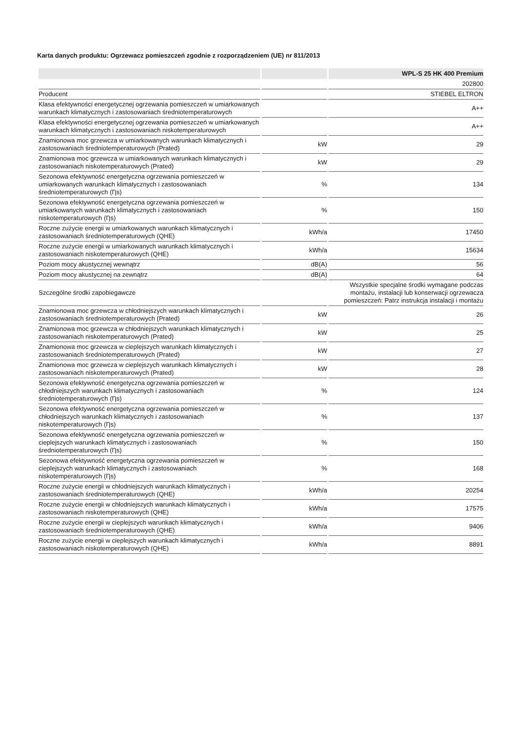Karta danych produktu: Ogrzewacz pomieszczeń zgodnie z rozporządzeniem (UE) nr 811/2013
| | | WPL-S 25 HK 400 Premium |
| --- | --- | --- |
| | | 202800 |
| Producent | | STIEBEL ELTRON |
| Klasa efektywności energetycznej ogrzewania pomieszczeń w umiarkowanych warunkach klimatycznych i zastosowaniach średniotemperaturowych | | A++ |
| Klasa efektywności energetycznej ogrzewania pomieszczeń w umiarkowanych warunkach klimatycznych i zastosowaniach niskotemperaturowych | | A++ |
| Znamionowa moc grzewcza w umiarkowanych warunkach klimatycznych i zastosowaniach średniotemperaturowych (Prated) | kW | 29 |
| Znamionowa moc grzewcza w umiarkowanych warunkach klimatycznych i zastosowaniach niskotemperaturowych (Prated) | kW | 29 |
| Sezonowa efektywność energetyczna ogrzewania pomieszczeń w umiarkowanych warunkach klimatycznych i zastosowaniach średniotemperaturowych (Ƞs) | % | 134 |
| Sezonowa efektywność energetyczna ogrzewania pomieszczeń w umiarkowanych warunkach klimatycznych i zastosowaniach niskotemperaturowych (Ƞs) | % | 150 |
| Roczne zużycie energii w umiarkowanych warunkach klimatycznych i zastosowaniach średniotemperaturowych (QHE) | kWh/a | 17450 |
| Roczne zużycie energii w umiarkowanych warunkach klimatycznych i zastosowaniach niskotemperaturowych (QHE) | kWh/a | 15634 |
| Poziom mocy akustycznej wewnątrz | dB(A) | 56 |
| Poziom mocy akustycznej na zewnątrz | dB(A) | 64 |
| Szczególne środki zapobiegawcze | | Wszystkie specjalne środki wymagane podczas montażu, instalacji lub konserwacji ogrzewacza pomieszczeń: Patrz instrukcja instalacji i montażu |
| Znamionowa moc grzewcza w chłodniejszych warunkach klimatycznych i zastosowaniach średniotemperaturowych (Prated) | kW | 26 |
| Znamionowa moc grzewcza w chłodniejszych warunkach klimatycznych i zastosowaniach niskotemperaturowych (Prated) | kW | 25 |
| Znamionowa moc grzewcza w cieplejszych warunkach klimatycznych i zastosowaniach średniotemperaturowych (Prated) | kW | 27 |
| Znamionowa moc grzewcza w cieplejszych warunkach klimatycznych i zastosowaniach niskotemperaturowych (Prated) | kW | 28 |
| Sezonowa efektywność energetyczna ogrzewania pomieszczeń w chłodniejszych warunkach klimatycznych i zastosowaniach średniotemperaturowych (Ƞs) | % | 124 |
| Sezonowa efektywność energetyczna ogrzewania pomieszczeń w chłodniejszych warunkach klimatycznych i zastosowaniach niskotemperaturowych (Ƞs) | % | 137 |
| Sezonowa efektywność energetyczna ogrzewania pomieszczeń w cieplejszych warunkach klimatycznych i zastosowaniach średniotemperaturowych (Ƞs) | % | 150 |
| Sezonowa efektywność energetyczna ogrzewania pomieszczeń w cieplejszych warunkach klimatycznych i zastosowaniach niskotemperaturowych (Ƞs) | % | 168 |
| Roczne zużycie energii w chłodniejszych warunkach klimatycznych i zastosowaniach średniotemperaturowych (QHE) | kWh/a | 20254 |
| Roczne zużycie energii w chłodniejszych warunkach klimatycznych i zastosowaniach niskotemperaturowych (QHE) | kWh/a | 17575 |
| Roczne zużycie energii w cieplejszych warunkach klimatycznych i zastosowaniach średniotemperaturowych (QHE) | kWh/a | 9406 |
| Roczne zużycie energii w cieplejszych warunkach klimatycznych i zastosowaniach niskotemperaturowych (QHE) | kWh/a | 8891 |